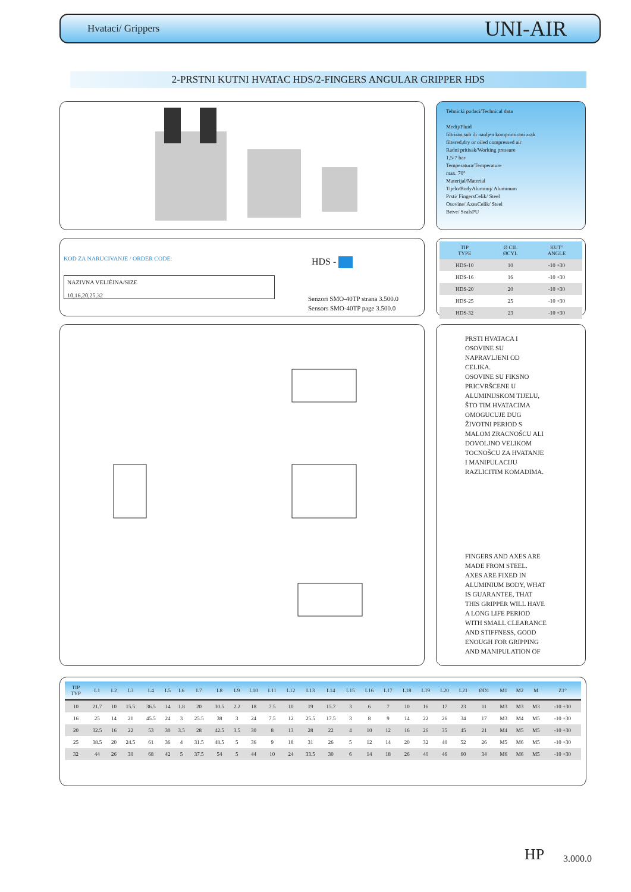Hvataci/ Grippers UNI-AIR
2-PRSTNI KUTNI HVATAC HDS/2-FINGERS ANGULAR GRIPPER HDS
Tehnicki podaci/Technical data
Medij/Fluid
filtriran,suh ili nauljen komprimirani zrak
filtered,dry or oiled compressed air
Radni pritisak/Working pressure
1,5-7 bar
Temperatura/Temperature
max. 70°
Materijal/Material
Tijelo/BodyAluminij/ Aluminum
Prsti/ FingersCelik/ Steel
Osovine/ AxesCelik/ Steel
Brtve/ SealsPU
KOD ZA NARUCIVANJE / ORDER CODE:
HDS -
NAZIVNA VELIÈINA/SIZE
10,16,20,25,32
Senzori SMO-40TP strana 3.500.0
Sensors SMO-40TP page 3.500.0
| TIP TYPE | Ø CIL ØCYL | KUT° ANGLE |
| --- | --- | --- |
| HDS-10 | 10 | -10 +30 |
| HDS-16 | 16 | -10 +30 |
| HDS-20 | 20 | -10 +30 |
| HDS-25 | 25 | -10 +30 |
| HDS-32 | 23 | -10 +30 |
PRSTI HVATACA I
OSOVINE SU
NAPRAVLJENI OD
CELIKA.
OSOVINE SU FIKSNO
PRICVRŠCENE U
ALUMINIJSKOM TIJELU,
ŠTO TIM HVATACIMA
OMOGUCUJE DUG
ŽIVOTNI PERIOD S
MALOM ZRACNOŠCU ALI
DOVOLJNO VELIKOM
TOCNOŠCU ZA HVATANJE
I MANIPULACIJU
RAZLICITIM KOMADIMA.
FINGERS AND AXES ARE
MADE FROM STEEL.
AXES ARE FIXED IN
ALUMINIUM BODY, WHAT
IS GUARANTEE, THAT
THIS GRIPPER WILL HAVE
A LONG LIFE PERIOD
WITH SMALL CLEARANCE
AND STIFFNESS, GOOD
ENOUGH FOR GRIPPING
AND MANIPULATION OF
| TIP TYP | L1 | L2 | L3 | L4 | L5 | L6 | L7 | L8 | L9 | L10 | L11 | L12 | L13 | L14 | L15 | L16 | L17 | L18 | L19 | L20 | L21 | ØD1 | M1 | M2 | M | Z1° |
| --- | --- | --- | --- | --- | --- | --- | --- | --- | --- | --- | --- | --- | --- | --- | --- | --- | --- | --- | --- | --- | --- | --- | --- | --- | --- | --- |
| 10 | 21.7 | 10 | 15.5 | 36.5 | 14 | 1.8 | 20 | 30.5 | 2.2 | 18 | 7.5 | 10 | 19 | 15.7 | 3 | 6 | 7 | 10 | 16 | 17 | 23 | 11 | M3 | M3 | M3 | -10 +30 |
| 16 | 25 | 14 | 21 | 45.5 | 24 | 3 | 25.5 | 38 | 3 | 24 | 7.5 | 12 | 25.5 | 17.5 | 3 | 8 | 9 | 14 | 22 | 26 | 34 | 17 | M3 | M4 | M5 | -10 +30 |
| 20 | 32.5 | 16 | 22 | 53 | 30 | 3.5 | 28 | 42.5 | 3.5 | 30 | 8 | 13 | 28 | 22 | 4 | 10 | 12 | 16 | 26 | 35 | 45 | 21 | M4 | M5 | M5 | -10 +30 |
| 25 | 38.5 | 20 | 24.5 | 61 | 36 | 4 | 31.5 | 48.5 | 5 | 36 | 9 | 18 | 31 | 26 | 5 | 12 | 14 | 20 | 32 | 40 | 52 | 26 | M5 | M6 | M5 | -10 +30 |
| 32 | 44 | 26 | 30 | 68 | 42 | 5 | 37.5 | 54 | 5 | 44 | 10 | 24 | 33.5 | 30 | 6 | 14 | 18 | 26 | 40 | 46 | 60 | 34 | M6 | M6 | M5 | -10 +30 |
HP 3.000.0